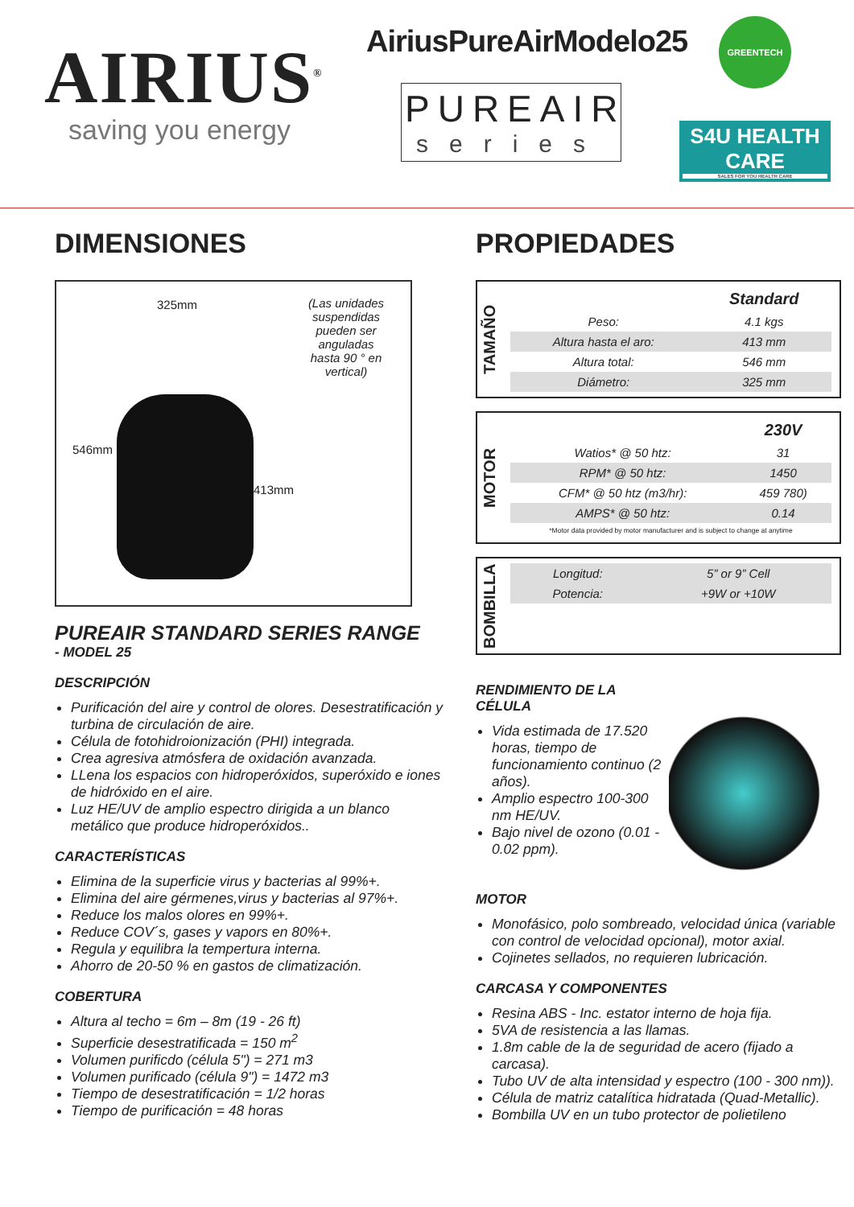AIRIUS<sup>®</sup>
saving you energy
AiriusPureAirModelo25
PUREAIR
series
GREENTECH
S4U HEALTH CARE
SALES FOR YOU HEALTH CARE
DIMENSIONES
325mm
546mm
413mm
(Las unidades suspendidas pueden ser anguladas hasta 90 ° en vertical)
PUREAIR STANDARD SERIES RANGE
- MODEL 25
DESCRIPCIÓN
Purificación del aire y control de olores. Desestratificación y turbina de circulación de aire.
Célula de fotohidroionización (PHI) integrada.
Crea agresiva atmósfera de oxidación avanzada.
LLena los espacios con hidroperóxidos, superóxido e iones de hidróxido en el aire.
Luz HE/UV de amplio espectro dirigida a un blanco metálico que produce hidroperóxidos..
CARACTERÍSTICAS
Elimina de la superficie virus y bacterias al 99%+.
Elimina del aire gérmenes,virus y bacterias al 97%+.
Reduce los malos olores en 99%+.
Reduce COV´s, gases y vapors en 80%+.
Regula y equilibra la tempertura interna.
Ahorro de 20-50 % en gastos de climatización.
COBERTURA
Altura al techo = 6m – 8m (19 - 26 ft)
Superficie desestratificada = 150 m<sup>2</sup>
Volumen purificdo (célula 5") = 271 m3
Volumen purificado (célula 9") = 1472 m3
Tiempo de desestratificación = 1/2 horas
Tiempo de purificación = 48 horas
PROPIEDADES
TAMAÑO
| | Standard |
| --- | --- |
| Peso: | 4.1 kgs |
| Altura hasta el aro: | 413 mm |
| Altura total: | 546 mm |
| Diámetro: | 325 mm |
MOTOR
| | 230V |
| --- | --- |
| Watios* @ 50 htz: | 31 |
| RPM* @ 50 htz: | 1450 |
| CFM* @ 50 htz (m3/hr): | 459 780) |
| AMPS* @ 50 htz: | 0.14 |
| *Motor data provided by motor manufacturer and is subject to change at anytime | |
BOMBILLA
| Longitud: | 5” or 9” Cell |
| Potencia: | +9W or +10W |
RENDIMIENTO DE LA CÉLULA
Vida estimada de 17.520 horas, tiempo de funcionamiento continuo (2 años).
Amplio espectro 100-300 nm HE/UV.
Bajo nivel de ozono (0.01 - 0.02 ppm).
MOTOR
Monofásico, polo sombreado, velocidad única (variable con control de velocidad opcional), motor axial.
Cojinetes sellados, no requieren lubricación.
CARCASA Y COMPONENTES
Resina ABS - Inc. estator interno de hoja fija.
5VA de resistencia a las llamas.
1.8m cable de la de seguridad de acero (fijado a carcasa).
Tubo UV de alta intensidad y espectro (100 - 300 nm)).
Célula de matriz catalítica hidratada (Quad-Metallic).
Bombilla UV en un tubo protector de polietileno